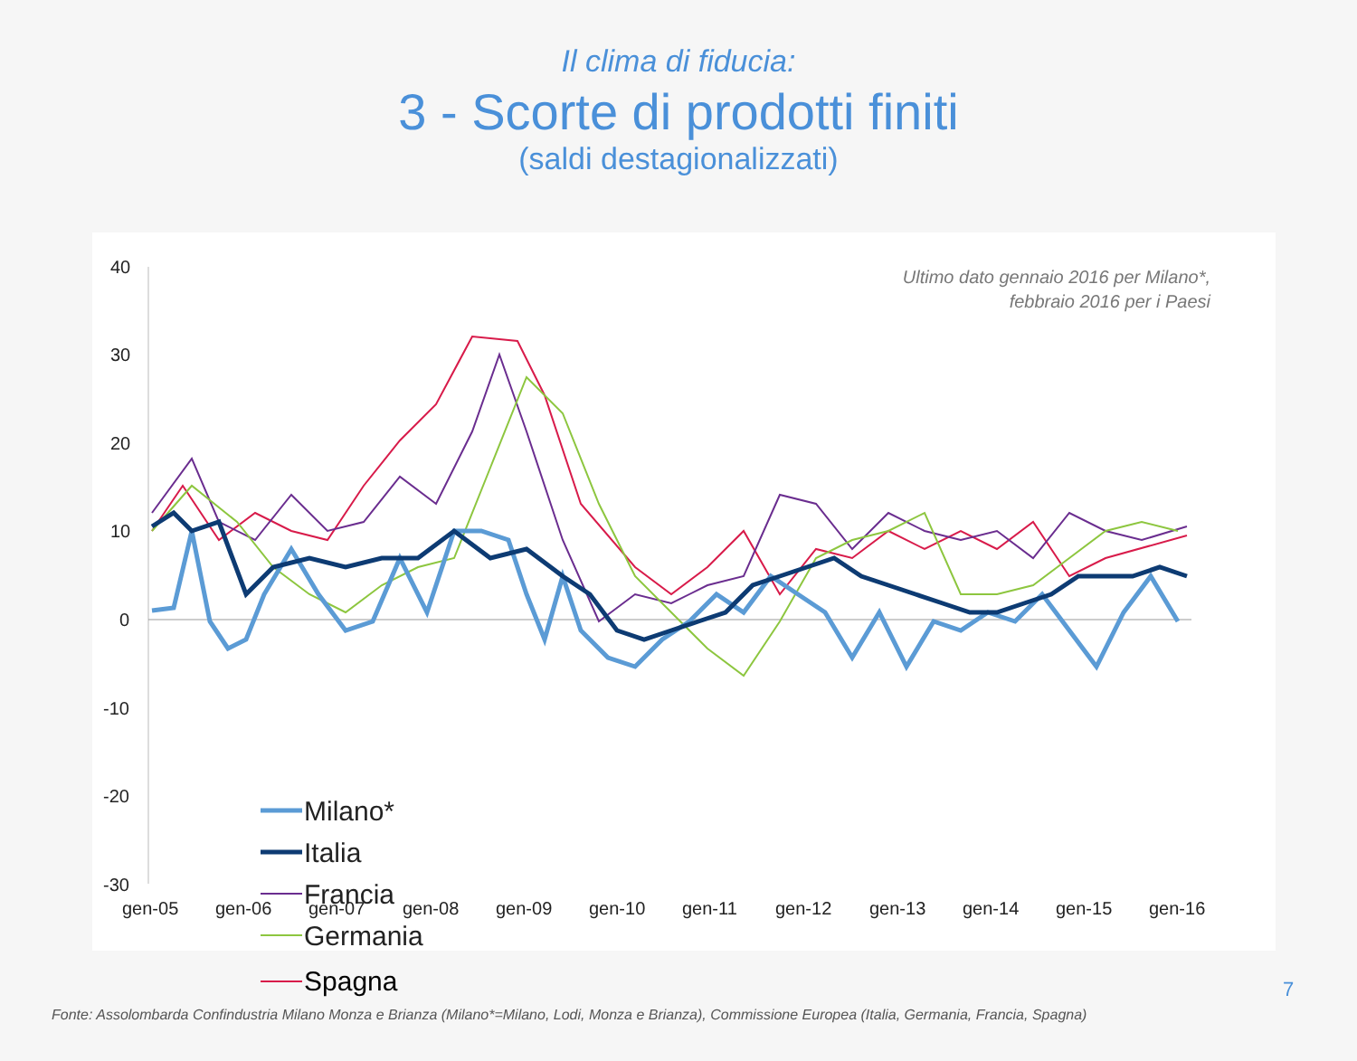Il clima di fiducia:
3 - Scorte di prodotti finiti
(saldi destagionalizzati)
Ultimo dato gennaio 2016 per Milano*,
febbraio 2016 per i Paesi
40
30
20
10
0
-10
-20
-30
gen-05
gen-06
gen-07
gen-08
gen-09
gen-10
gen-11
gen-12
gen-13
gen-14
gen-15
gen-16
Milano*
Italia
Francia
Germania
Spagna
7
Fonte: Assolombarda Confindustria Milano Monza e Brianza (Milano*=Milano, Lodi, Monza e Brianza), Commissione Europea (Italia, Germania, Francia, Spagna)